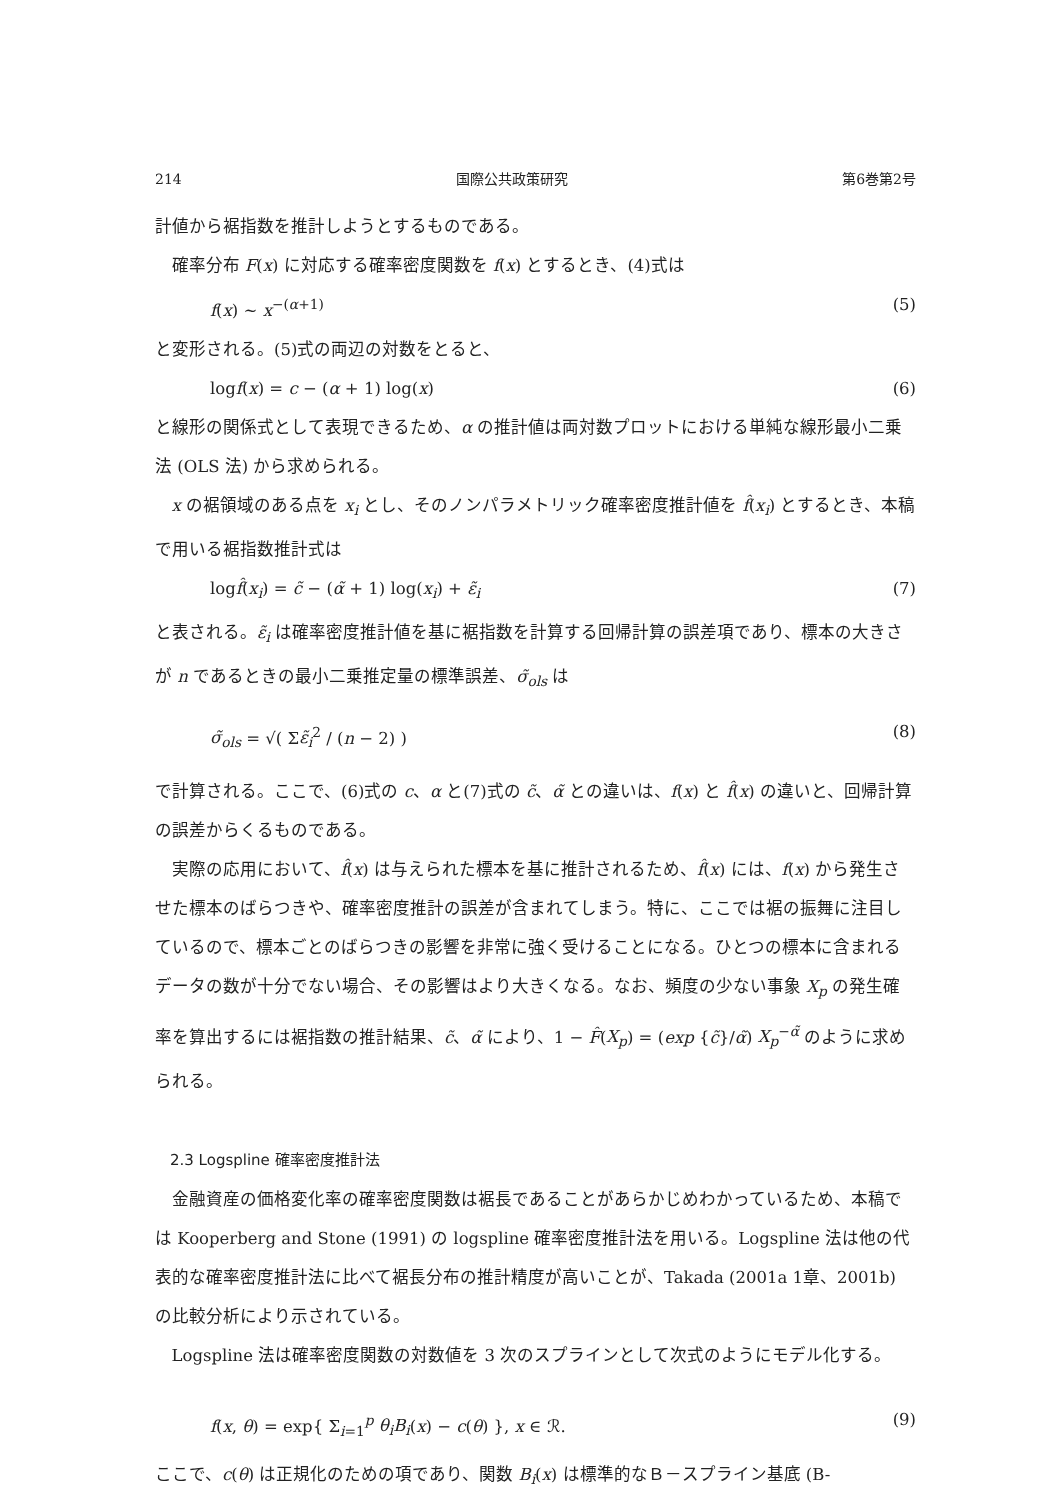214 国際公共政策研究 第6巻第2号
計値から裾指数を推計しようとするものである。
確率分布 F(x) に対応する確率密度関数を f(x) とするとき、(4)式は
f(x) ~ x<sup>−(α+1)</sup> (5)
と変形される。(5)式の両辺の対数をとると、
logf(x) = c − (α + 1) log(x) (6)
と線形の関係式として表現できるため、α の推計値は両対数プロットにおける単純な線形最小二乗法 (OLS 法) から求められる。
x の裾領域のある点を x<sub>i</sub> とし、そのノンパラメトリック確率密度推計値を f̂(x<sub>i</sub>) とするとき、本稿で用いる裾指数推計式は
logf̂(x<sub>i</sub>) = c̃ − (α̃ + 1) log(x<sub>i</sub>) + ε̃<sub>i</sub> (7)
と表される。ε̃<sub>i</sub> は確率密度推計値を基に裾指数を計算する回帰計算の誤差項であり、標本の大きさが n であるときの最小二乗推定量の標準誤差、σ̃<sub>ols</sub> は
σ̃<sub>ols</sub> = √( Σε̃<sub>i</sub><sup>2</sup> / (n − 2) ) (8)
で計算される。ここで、(6)式の c、α と(7)式の c̃、α̃ との違いは、f(x) と f̂(x) の違いと、回帰計算の誤差からくるものである。
実際の応用において、f̂(x) は与えられた標本を基に推計されるため、f̂(x) には、f(x) から発生させた標本のばらつきや、確率密度推計の誤差が含まれてしまう。特に、ここでは裾の振舞に注目しているので、標本ごとのばらつきの影響を非常に強く受けることになる。ひとつの標本に含まれるデータの数が十分でない場合、その影響はより大きくなる。なお、頻度の少ない事象 X<sub>p</sub> の発生確率を算出するには裾指数の推計結果、c̃、α̃ により、1 − F̂(X<sub>p</sub>) = (exp {c̃}/α̃) X<sub>p</sub><sup>−α̃</sup> のように求められる。
2.3 Logspline 確率密度推計法
金融資産の価格変化率の確率密度関数は裾長であることがあらかじめわかっているため、本稿では Kooperberg and Stone (1991) の logspline 確率密度推計法を用いる。Logspline 法は他の代表的な確率密度推計法に比べて裾長分布の推計精度が高いことが、Takada (2001a 1章、2001b) の比較分析により示されている。
Logspline 法は確率密度関数の対数値を 3 次のスプラインとして次式のようにモデル化する。
f(x, θ) = exp{ Σ<sub>i=1</sub><sup>p</sup> θ<sub>i</sub>B<sub>i</sub>(x) − c(θ) }, x ∈ ℛ. (9)
ここで、c(θ) は正規化のための項であり、関数 B<sub>i</sub>(x) は標準的なＢ－スプライン基底 (B-